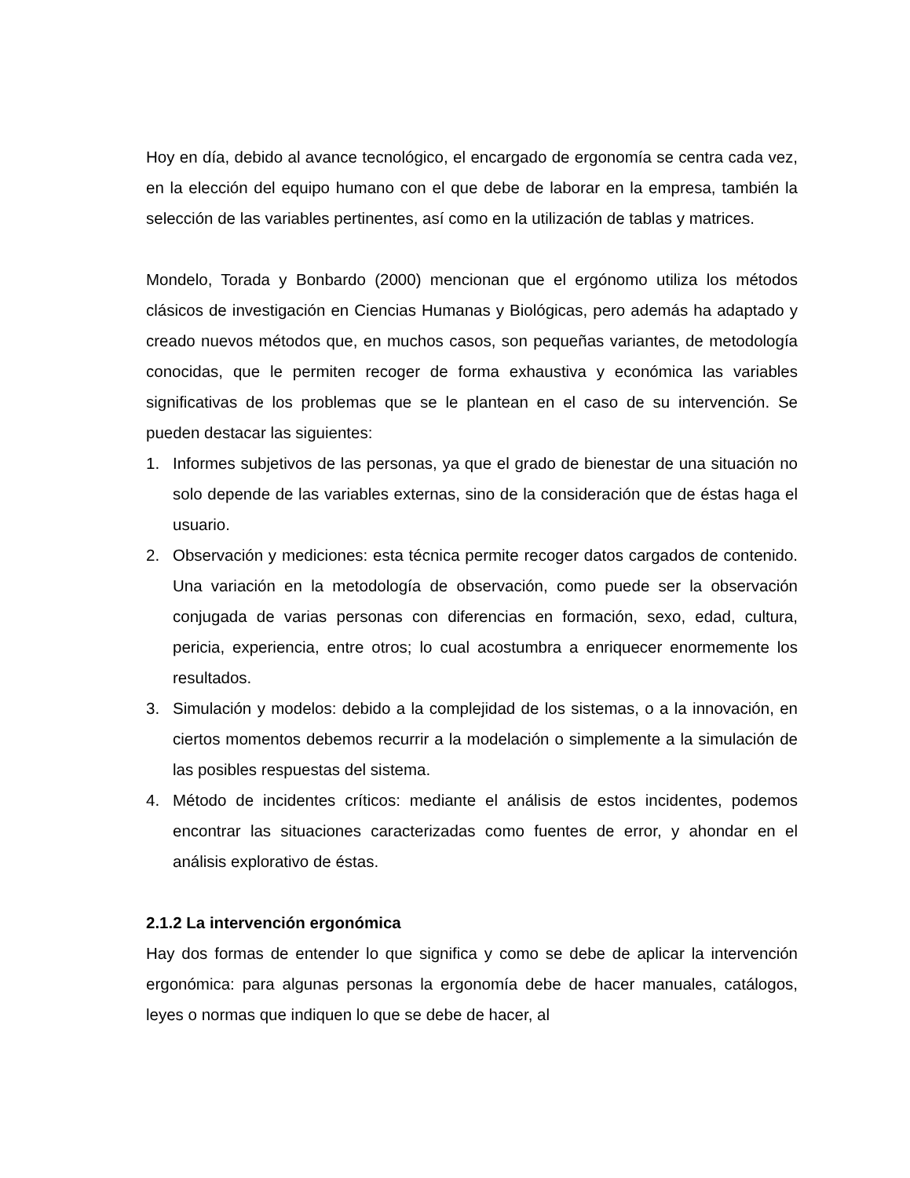Hoy en día, debido al avance tecnológico, el encargado de ergonomía se centra cada vez, en la elección del equipo humano con el que debe de laborar en la empresa, también la selección de las variables pertinentes, así como en la utilización de tablas y matrices.
Mondelo, Torada y Bonbardo (2000) mencionan que el ergónomo utiliza los métodos clásicos de investigación en Ciencias Humanas y Biológicas, pero además ha adaptado y creado nuevos métodos que, en muchos casos, son pequeñas variantes, de metodología conocidas, que le permiten recoger de forma exhaustiva y económica las variables significativas de los problemas que se le plantean en el caso de su intervención. Se pueden destacar las siguientes:
1. Informes subjetivos de las personas, ya que el grado de bienestar de una situación no solo depende de las variables externas, sino de la consideración que de éstas haga el usuario.
2. Observación y mediciones: esta técnica permite recoger datos cargados de contenido. Una variación en la metodología de observación, como puede ser la observación conjugada de varias personas con diferencias en formación, sexo, edad, cultura, pericia, experiencia, entre otros; lo cual acostumbra a enriquecer enormemente los resultados.
3. Simulación y modelos: debido a la complejidad de los sistemas, o a la innovación, en ciertos momentos debemos recurrir a la modelación o simplemente a la simulación de las posibles respuestas del sistema.
4. Método de incidentes críticos: mediante el análisis de estos incidentes, podemos encontrar las situaciones caracterizadas como fuentes de error, y ahondar en el análisis explorativo de éstas.
2.1.2 La intervención ergonómica
Hay dos formas de entender lo que significa y como se debe de aplicar la intervención ergonómica: para algunas personas la ergonomía debe de hacer manuales, catálogos, leyes o normas que indiquen lo que se debe de hacer, al